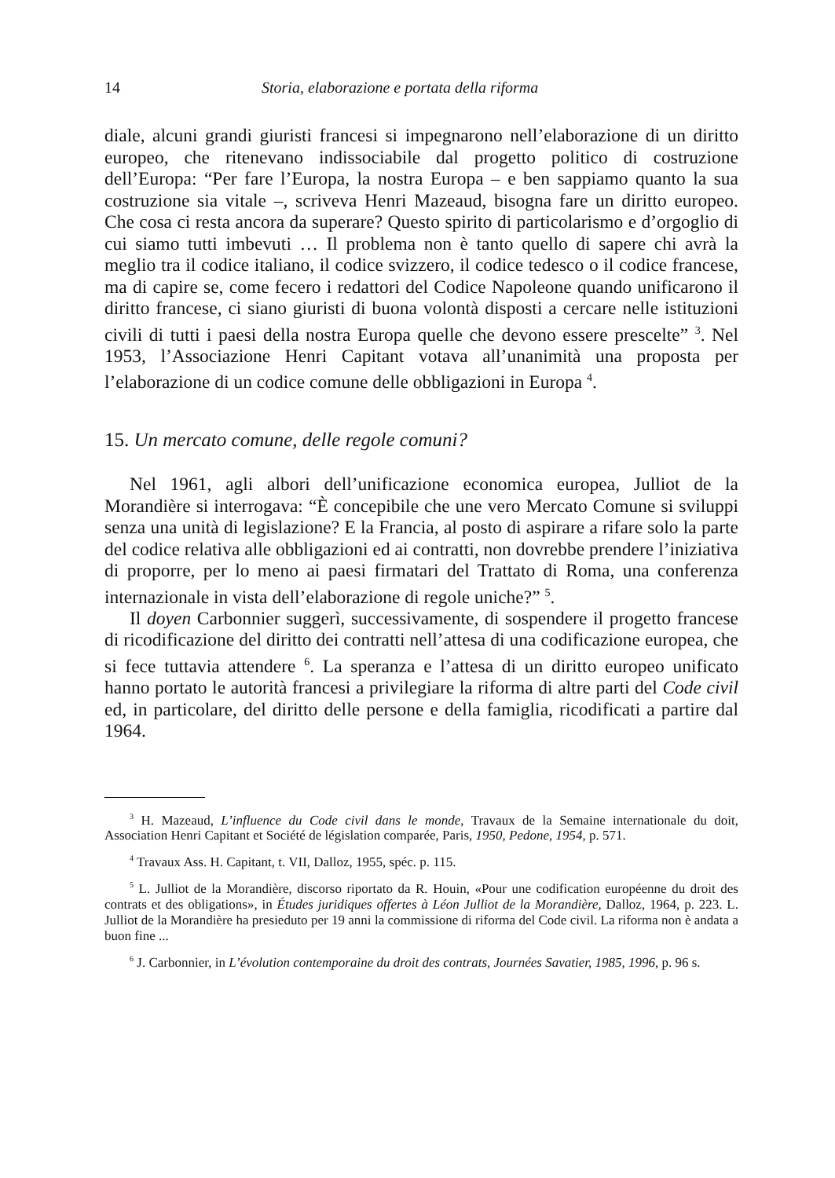14 Storia, elaborazione e portata della riforma
diale, alcuni grandi giuristi francesi si impegnarono nell’elaborazione di un diritto europeo, che ritenevano indissociabile dal progetto politico di costruzione dell’Europa: “Per fare l’Europa, la nostra Europa – e ben sappiamo quanto la sua costruzione sia vitale –, scriveva Henri Mazeaud, bisogna fare un diritto europeo. Che cosa ci resta ancora da superare? Questo spirito di particolarismo e d’orgoglio di cui siamo tutti imbevuti … Il problema non è tanto quello di sapere chi avrà la meglio tra il codice italiano, il codice svizzero, il codice tedesco o il codice francese, ma di capire se, come fecero i redattori del Codice Napoleone quando unificarono il diritto francese, ci siano giuristi di buona volontà disposti a cercare nelle istituzioni civili di tutti i paesi della nostra Europa quelle che devono essere prescelte” <sup>3</sup>. Nel 1953, l’Associazione Henri Capitant votava all’unanimità una proposta per l’elaborazione di un codice comune delle obbligazioni in Europa <sup>4</sup>.
15. Un mercato comune, delle regole comuni?
Nel 1961, agli albori dell’unificazione economica europea, Julliot de la Morandière si interrogava: “È concepibile che une vero Mercato Comune si sviluppi senza una unità di legislazione? E la Francia, al posto di aspirare a rifare solo la parte del codice relativa alle obbligazioni ed ai contratti, non dovrebbe prendere l’iniziativa di proporre, per lo meno ai paesi firmatari del Trattato di Roma, una conferenza internazionale in vista dell’elaborazione di regole uniche?” <sup>5</sup>.
Il doyen Carbonnier suggerì, successivamente, di sospendere il progetto francese di ricodificazione del diritto dei contratti nell’attesa di una codificazione europea, che si fece tuttavia attendere <sup>6</sup>. La speranza e l’attesa di un diritto europeo unificato hanno portato le autorità francesi a privilegiare la riforma di altre parti del Code civil ed, in particolare, del diritto delle persone e della famiglia, ricodificati a partire dal 1964.
<sup>3</sup> H. Mazeaud, L’influence du Code civil dans le monde, Travaux de la Semaine internationale du doit, Association Henri Capitant et Société de législation comparée, Paris, 1950, Pedone, 1954, p. 571.
<sup>4</sup> Travaux Ass. H. Capitant, t. VII, Dalloz, 1955, spéc. p. 115.
<sup>5</sup> L. Julliot de la Morandière, discorso riportato da R. Houin, «Pour une codification européenne du droit des contrats et des obligations», in Études juridiques offertes à Léon Julliot de la Morandière, Dalloz, 1964, p. 223. L. Julliot de la Morandière ha presieduto per 19 anni la commissione di riforma del Code civil. La riforma non è andata a buon fine ...
<sup>6</sup> J. Carbonnier, in L’évolution contemporaine du droit des contrats, Journées Savatier, 1985, 1996, p. 96 s.